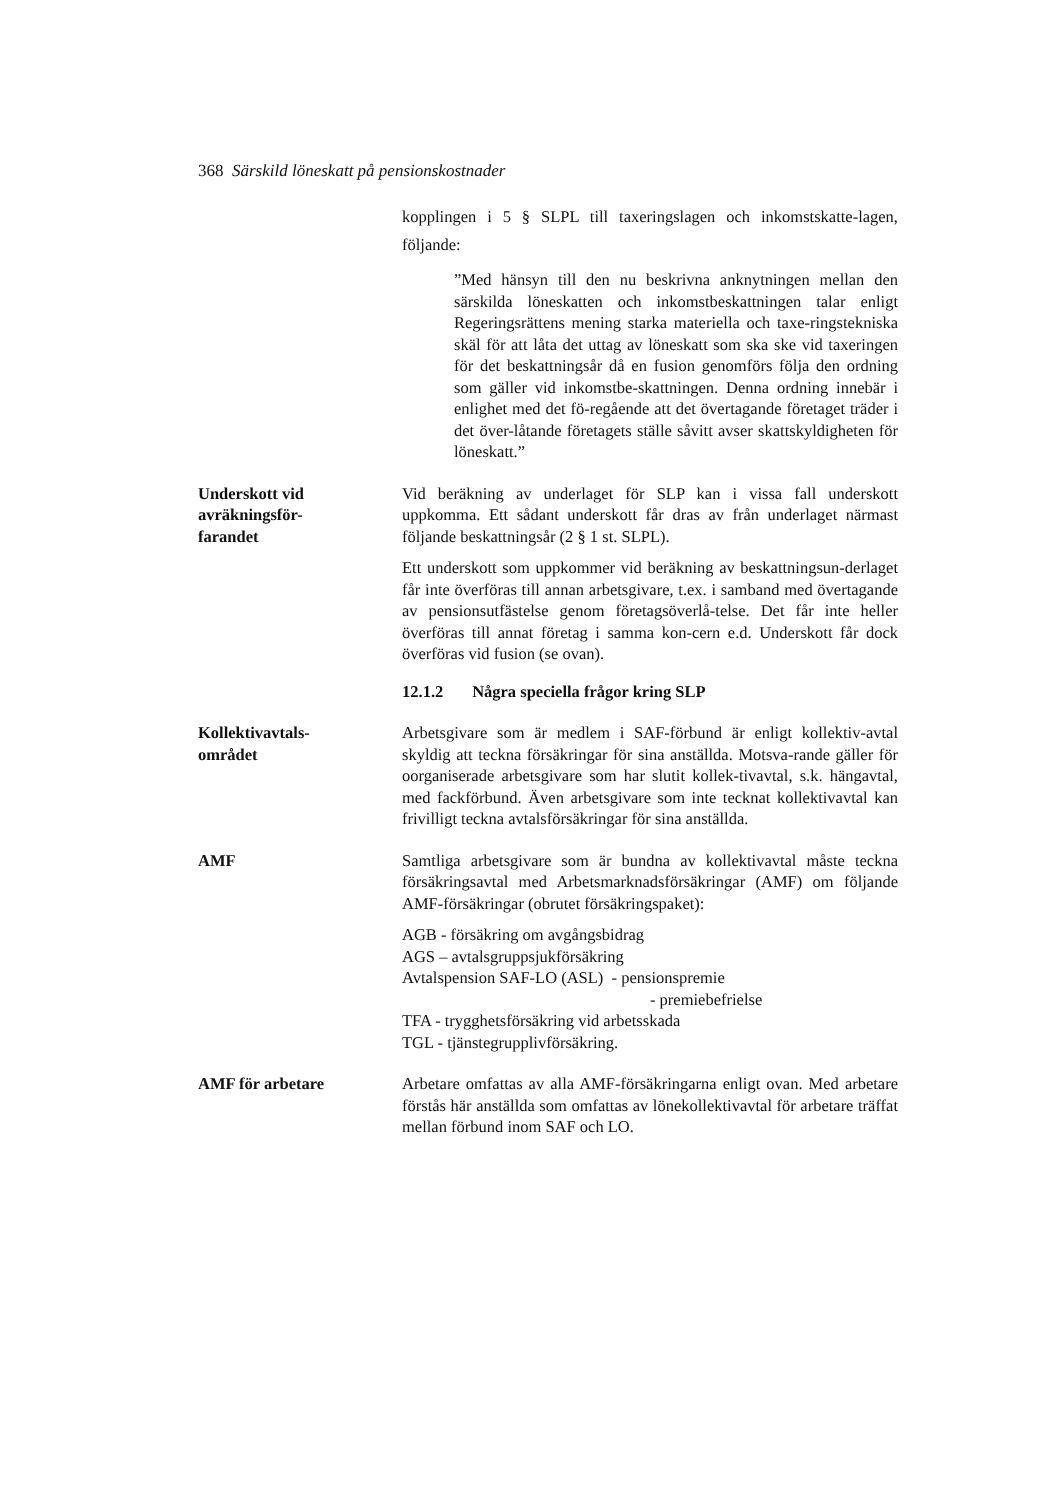368 Särskild löneskatt på pensionskostnader
kopplingen i 5 § SLPL till taxeringslagen och inkomstskatte-lagen, följande:
”Med hänsyn till den nu beskrivna anknytningen mellan den särskilda löneskatten och inkomstbeskattningen talar enligt Regeringsrättens mening starka materiella och taxe-ringstekniska skäl för att låta det uttag av löneskatt som ska ske vid taxeringen för det beskattningsår då en fusion genomförs följa den ordning som gäller vid inkomstbe-skattningen. Denna ordning innebär i enlighet med det fö-regående att det övertagande företaget träder i det över-låtande företagets ställe såvitt avser skattskyldigheten för löneskatt.”
Underskott vid
avräkningsför-
farandet
Vid beräkning av underlaget för SLP kan i vissa fall underskott uppkomma. Ett sådant underskott får dras av från underlaget närmast följande beskattningsår (2 § 1 st. SLPL).
Ett underskott som uppkommer vid beräkning av beskattningsun-derlaget får inte överföras till annan arbetsgivare, t.ex. i samband med övertagande av pensionsutfästelse genom företagsöverlå-telse. Det får inte heller överföras till annat företag i samma kon-cern e.d. Underskott får dock överföras vid fusion (se ovan).
12.1.2 Några speciella frågor kring SLP
Kollektivavtals-
området
Arbetsgivare som är medlem i SAF-förbund är enligt kollektiv-avtal skyldig att teckna försäkringar för sina anställda. Motsva-rande gäller för oorganiserade arbetsgivare som har slutit kollek-tivavtal, s.k. hängavtal, med fackförbund. Även arbetsgivare som inte tecknat kollektivavtal kan frivilligt teckna avtalsförsäkringar för sina anställda.
AMF Samtliga arbetsgivare som är bundna av kollektivavtal måste teckna försäkringsavtal med Arbetsmarknadsförsäkringar (AMF) om följande AMF-försäkringar (obrutet försäkringspaket):
AGB - försäkring om avgångsbidrag
AGS – avtalsgruppsjukförsäkring
Avtalspension SAF-LO (ASL) - pensionspremie
- premiebefrielse
TFA - trygghetsförsäkring vid arbetsskada
TGL - tjänstegrupplivförsäkring.
AMF för arbetare Arbetare omfattas av alla AMF-försäkringarna enligt ovan. Med arbetare förstås här anställda som omfattas av lönekollektivavtal för arbetare träffat mellan förbund inom SAF och LO.